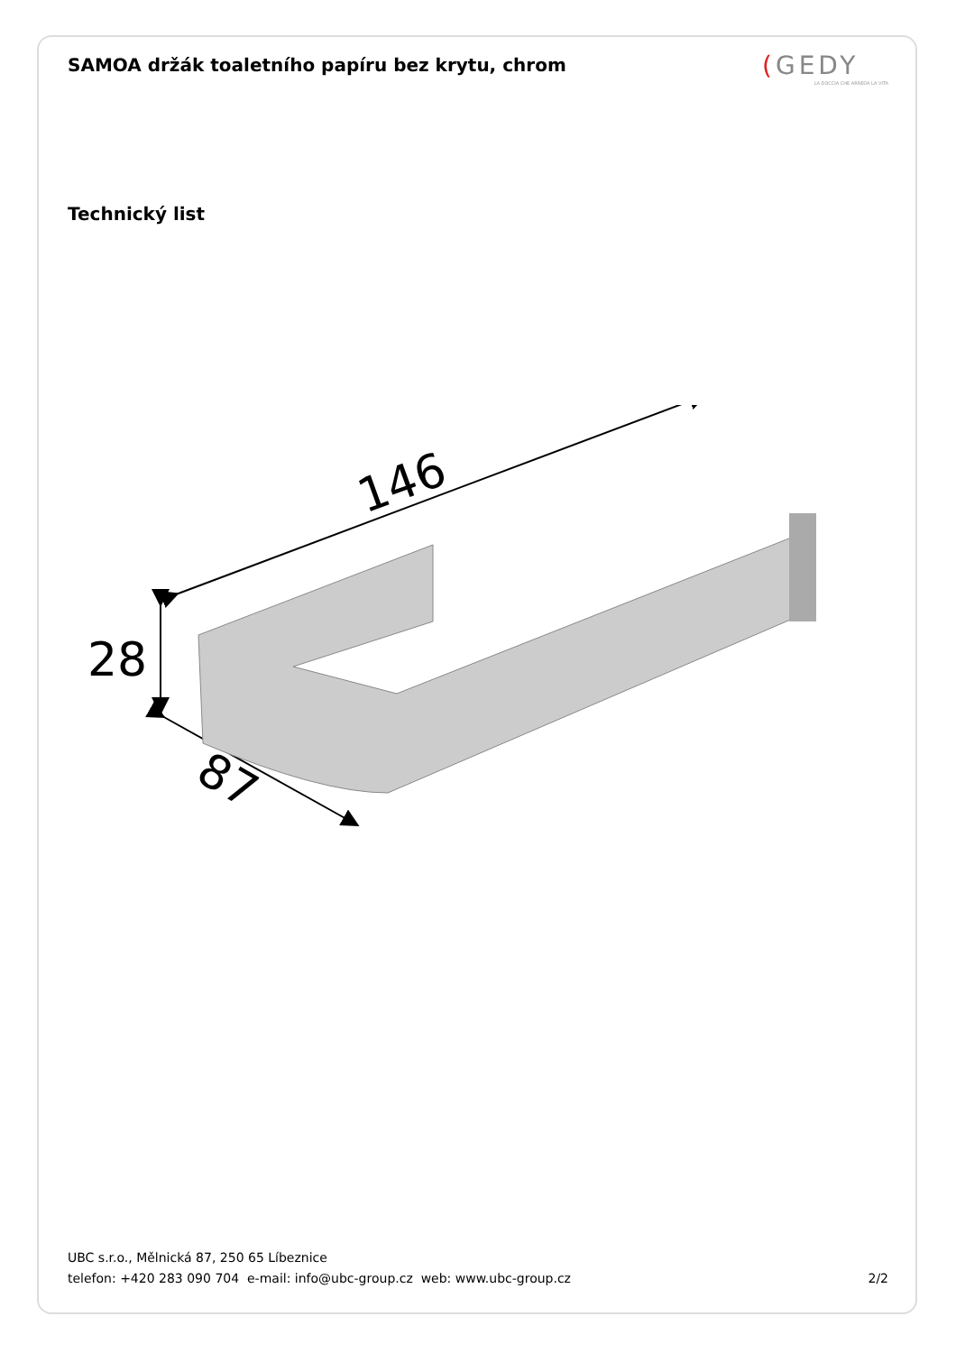SAMOA držák toaletního papíru bez krytu, chrom
(GEDY
LA DOCCIA CHE ARREDA LA VITA
Technický list
146
28
87
UBC s.r.o., Mělnická 87, 250 65 Líbeznice
telefon: +420 283 090 704 e-mail: info@ubc-group.cz web: www.ubc-group.cz
2/2